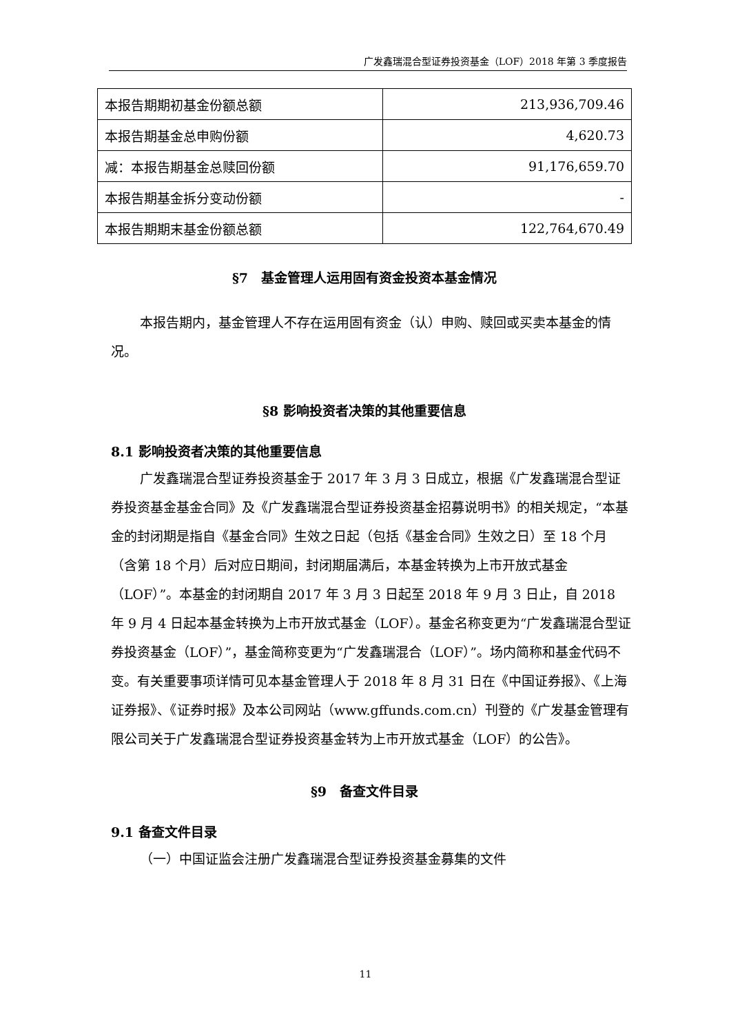广发鑫瑞混合型证券投资基金（LOF）2018 年第 3 季度报告
| 本报告期期初基金份额总额 | 213,936,709.46 |
| 本报告期基金总申购份额 | 4,620.73 |
| 减：本报告期基金总赎回份额 | 91,176,659.70 |
| 本报告期基金拆分变动份额 | - |
| 本报告期期末基金份额总额 | 122,764,670.49 |
§7　基金管理人运用固有资金投资本基金情况
本报告期内，基金管理人不存在运用固有资金（认）申购、赎回或买卖本基金的情况。
§8 影响投资者决策的其他重要信息
8.1 影响投资者决策的其他重要信息
广发鑫瑞混合型证券投资基金于 2017 年 3 月 3 日成立，根据《广发鑫瑞混合型证券投资基金基金合同》及《广发鑫瑞混合型证券投资基金招募说明书》的相关规定，“本基金的封闭期是指自《基金合同》生效之日起（包括《基金合同》生效之日）至 18 个月（含第 18 个月）后对应日期间，封闭期届满后，本基金转换为上市开放式基金（LOF）”。本基金的封闭期自 2017 年 3 月 3 日起至 2018 年 9 月 3 日止，自 2018 年 9 月 4 日起本基金转换为上市开放式基金（LOF）。基金名称变更为“广发鑫瑞混合型证券投资基金（LOF）”，基金简称变更为“广发鑫瑞混合（LOF）”。场内简称和基金代码不变。有关重要事项详情可见本基金管理人于 2018 年 8 月 31 日在《中国证券报》、《上海证券报》、《证券时报》及本公司网站（www.gffunds.com.cn）刊登的《广发基金管理有限公司关于广发鑫瑞混合型证券投资基金转为上市开放式基金（LOF）的公告》。
§9　备查文件目录
9.1 备查文件目录
（一）中国证监会注册广发鑫瑞混合型证券投资基金募集的文件
11